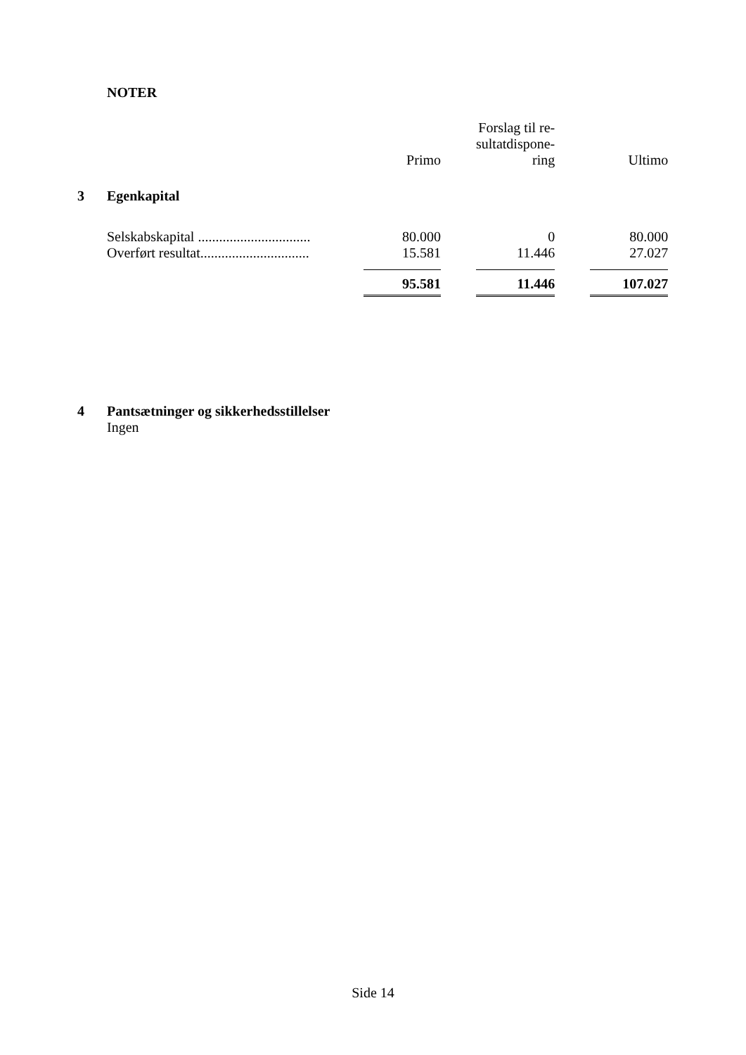NOTER
| | | Primo | | Forslag til re- sultatdispone- ring | | Ultimo |
| --- | --- | --- | --- | --- | --- | --- |
| 3 | Egenkapital | | | | | |
| | Selskabskapital ................................ | 80.000 | | 0 | | 80.000 |
| | Overført resultat............................... | 15.581 | | 11.446 | | 27.027 |
| | | 95.581 | | 11.446 | | 107.027 |
4 Pantsætninger og sikkerhedsstillelser
Ingen
Side 14